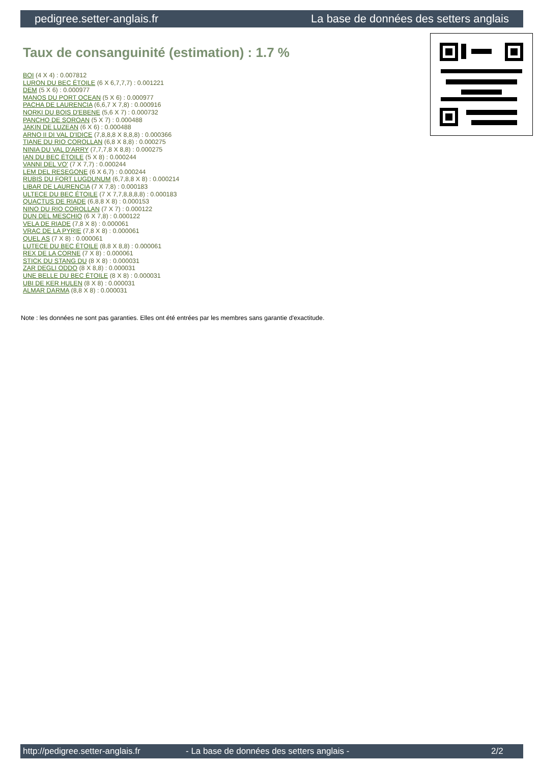pedigree.setter-anglais.fr La base de données des setters anglais
Taux de consanguinité (estimation) : 1.7 %
BOI (4 X 4) : 0.007812
LURON DU BEC ÉTOILE (6 X 6,7,7,7) : 0.001221
DEM (5 X 6) : 0.000977
MANOS DU PORT OCEAN (5 X 6) : 0.000977
PACHA DE LAURENCIA (6,6,7 X 7,8) : 0.000916
NORKI DU BOIS D'EBENE (5,6 X 7) : 0.000732
PANCHO DE SOROAN (5 X 7) : 0.000488
JAKIN DE LUZEAN (6 X 6) : 0.000488
ARNO II DI VAL D'IDICE (7,8,8,8 X 8,8,8) : 0.000366
TIANE DU RIO COROLLAN (6,8 X 8,8) : 0.000275
NINIA DU VAL D'ARRY (7,7,7,8 X 8,8) : 0.000275
IAN DU BEC ÉTOILE (5 X 8) : 0.000244
VANNI DEL VO' (7 X 7,7) : 0.000244
LEM DEL RESEGONE (6 X 6,7) : 0.000244
RUBIS DU FORT LUGDUNUM (6,7,8,8 X 8) : 0.000214
LIBAR DE LAURENCIA (7 X 7,8) : 0.000183
ULTECE DU BEC ÉTOILE (7 X 7,7,8,8,8,8) : 0.000183
QUACTUS DE RIADE (6,8,8 X 8) : 0.000153
NINO DU RIO COROLLAN (7 X 7) : 0.000122
DUN DEL MESCHIO (6 X 7,8) : 0.000122
VELA DE RIADE (7,8 X 8) : 0.000061
VRAC DE LA PYRIE (7,8 X 8) : 0.000061
QUEL AS (7 X 8) : 0.000061
LUTECE DU BEC ÉTOILE (8,8 X 8,8) : 0.000061
REX DE LA CORNE (7 X 8) : 0.000061
STICK DU STANG DU (8 X 8) : 0.000031
ZAR DEGLI ODDO (8 X 8,8) : 0.000031
UNE BELLE DU BEC ÉTOILE (8 X 8) : 0.000031
UBI DE KER HULEN (8 X 8) : 0.000031
ALMAR DARMA (8,8 X 8) : 0.000031
Note : les données ne sont pas garanties. Elles ont été entrées par les membres sans garantie d'exactitude.
http://pedigree.setter-anglais.fr - La base de données des setters anglais - 2/2